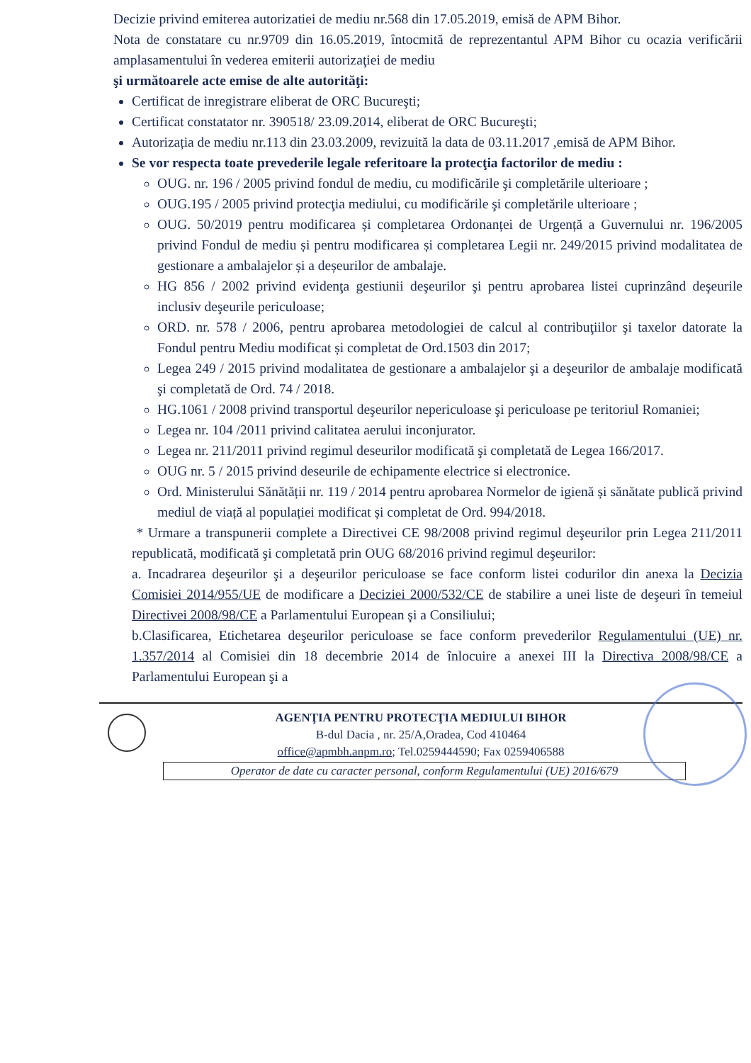Decizie privind emiterea autorizatiei de mediu nr.568 din 17.05.2019, emisă de APM Bihor.
Nota de constatare cu nr.9709 din 16.05.2019, întocmită de reprezentantul APM Bihor cu ocazia verificării amplasamentului în vederea emiterii autorizaţiei de mediu
şi următoarele acte emise de alte autorităţi:
Certificat de inregistrare eliberat de ORC Bucureşti;
Certificat constatator nr. 390518/ 23.09.2014, eliberat de ORC Bucureşti;
Autorizația de mediu nr.113 din 23.03.2009, revizuită la data de 03.11.2017 ,emisă de APM Bihor.
Se vor respecta toate prevederile legale referitoare la protecţia factorilor de mediu :
OUG. nr. 196 / 2005 privind fondul de mediu, cu modificările şi completările ulterioare ;
OUG.195 / 2005 privind protecţia mediului, cu modificările şi completările ulterioare ;
OUG. 50/2019 pentru modificarea și completarea Ordonanței de Urgență a Guvernului nr. 196/2005 privind Fondul de mediu și pentru modificarea și completarea Legii nr. 249/2015 privind modalitatea de gestionare a ambalajelor și a deșeurilor de ambalaje.
HG 856 / 2002 privind evidenţa gestiunii deşeurilor şi pentru aprobarea listei cuprinzând deşeurile inclusiv deşeurile periculoase;
ORD. nr. 578 / 2006, pentru aprobarea metodologiei de calcul al contribuţiilor şi taxelor datorate la Fondul pentru Mediu modificat și completat de Ord.1503 din 2017;
Legea 249 / 2015 privind modalitatea de gestionare a ambalajelor şi a deşeurilor de ambalaje modificată şi completată de Ord. 74 / 2018.
HG.1061 / 2008 privind transportul deşeurilor nepericuloase şi periculoase pe teritoriul Romaniei;
Legea nr. 104 /2011 privind calitatea aerului inconjurator.
Legea nr. 211/2011 privind regimul deseurilor modificată şi completată de Legea 166/2017.
OUG nr. 5 / 2015 privind deseurile de echipamente electrice si electronice.
Ord. Ministerului Sănătății nr. 119 / 2014 pentru aprobarea Normelor de igienă și sănătate publică privind mediul de viață al populației modificat și completat de Ord. 994/2018.
* Urmare a transpunerii complete a Directivei CE 98/2008 privind regimul deşeurilor prin Legea 211/2011 republicată, modificată şi completată prin OUG 68/2016 privind regimul deşeurilor:
a. Incadrarea deşeurilor şi a deşeurilor periculoase se face conform listei codurilor din anexa la Decizia Comisiei 2014/955/UE de modificare a Deciziei 2000/532/CE de stabilire a unei liste de deşeuri în temeiul Directivei 2008/98/CE a Parlamentului European şi a Consiliului;
b.Clasificarea, Etichetarea deşeurilor periculoase se face conform prevederilor Regulamentului (UE) nr. 1.357/2014 al Comisiei din 18 decembrie 2014 de înlocuire a anexei III la Directiva 2008/98/CE a Parlamentului European şi a
AGENŢIA PENTRU PROTECŢIA MEDIULUI BIHOR
B-dul Dacia , nr. 25/A,Oradea, Cod 410464
office@apmbh.anpm.ro; Tel.0259444590; Fax 0259406588
Operator de date cu caracter personal, conform Regulamentului (UE) 2016/679